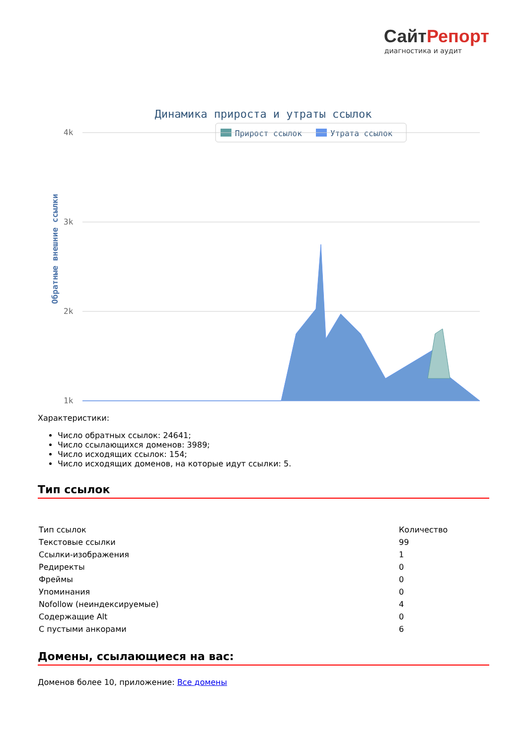СайтРепорт
диагностика и аудит
Динамика прироста и утраты ссылок
Прирост ссылок
Утрата ссылок
Обратные внешние ссылки
4k
3k
2k
1k
Характеристики:
Число обратных ссылок: 24641;
Число ссылающихся доменов: 3989;
Число исходящих ссылок: 154;
Число исходящих доменов, на которые идут ссылки: 5.
Тип ссылок
| Тип ссылок | Количество |
| Текстовые ссылки | 99 |
| Ссылки-изображения | 1 |
| Редиректы | 0 |
| Фреймы | 0 |
| Упоминания | 0 |
| Nofollow (неиндексируемые) | 4 |
| Содержащие Alt | 0 |
| С пустыми анкорами | 6 |
Домены, ссылающиеся на вас:
Доменов более 10, приложение: Все домены